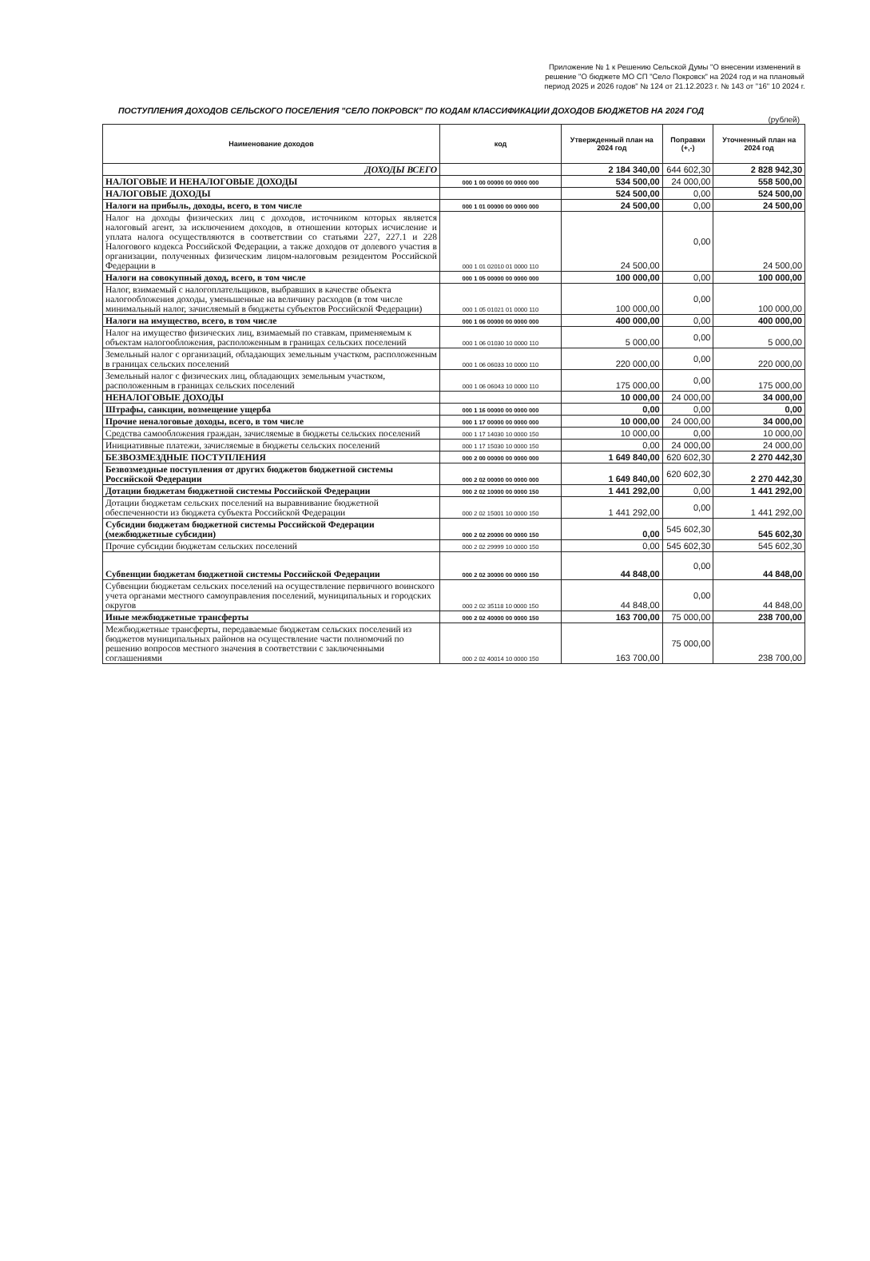Приложение № 1 к Решению Сельской Думы "О внесении изменений в решение "О бюджете МО СП "Село Покровск" на 2024 год и на плановый период 2025 и 2026 годов" № 124 от 21.12.2023 г. № 143 от "16" 10 2024 г.
ПОСТУПЛЕНИЯ ДОХОДОВ СЕЛЬСКОГО ПОСЕЛЕНИЯ "СЕЛО ПОКРОВСК" ПО КОДАМ КЛАССИФИКАЦИИ ДОХОДОВ БЮДЖЕТОВ НА 2024 ГОД
(рублей)
| Наименование доходов | код | Утвержденный план на 2024 год | Поправки (+,-) | Уточненный план на 2024 год |
| --- | --- | --- | --- | --- |
| ДОХОДЫ ВСЕГО | | 2 184 340,00 | 644 602,30 | 2 828 942,30 |
| НАЛОГОВЫЕ И НЕНАЛОГОВЫЕ ДОХОДЫ | 000 1 00 00000 00 0000 000 | 534 500,00 | 24 000,00 | 558 500,00 |
| НАЛОГОВЫЕ ДОХОДЫ | | 524 500,00 | 0,00 | 524 500,00 |
| Налоги на прибыль, доходы, всего, в том числе | 000 1 01 00000 00 0000 000 | 24 500,00 | 0,00 | 24 500,00 |
| Налог на доходы физических лиц с доходов, источником которых является налоговый агент, за исключением доходов, в отношении которых исчисление и уплата налога осуществляются в соответствии со статьями 227, 227.1 и 228 Налогового кодекса Российской Федерации, а также доходов от долевого участия в организации, полученных физическим лицом-налоговым резидентом Российской Федерации в | 000 1 01 02010 01 0000 110 | 24 500,00 | 0,00 | 24 500,00 |
| Налоги на совокупный доход, всего, в том числе | 000 1 05 00000 00 0000 000 | 100 000,00 | 0,00 | 100 000,00 |
| Налог, взимаемый с налогоплательщиков, выбравших в качестве объекта налогообложения доходы, уменьшенные на величину расходов (в том числе минимальный налог, зачисляемый в бюджеты субъектов Российской Федерации) | 000 1 05 01021 01 0000 110 | 100 000,00 | 0,00 | 100 000,00 |
| Налоги на имущество, всего, в том числе | 000 1 06 00000 00 0000 000 | 400 000,00 | 0,00 | 400 000,00 |
| Налог на имущество физических лиц, взимаемый по ставкам, применяемым к объектам налогообложения, расположенным в границах сельских поселений | 000 1 06 01030 10 0000 110 | 5 000,00 | 0,00 | 5 000,00 |
| Земельный налог с организаций, обладающих земельным участком, расположенным в границах сельских поселений | 000 1 06 06033 10 0000 110 | 220 000,00 | 0,00 | 220 000,00 |
| Земельный налог с физических лиц, обладающих земельным участком, расположенным в границах сельских поселений | 000 1 06 06043 10 0000 110 | 175 000,00 | 0,00 | 175 000,00 |
| НЕНАЛОГОВЫЕ ДОХОДЫ | | 10 000,00 | 24 000,00 | 34 000,00 |
| Штрафы, санкции, возмещение ущерба | 000 1 16 00000 00 0000 000 | 0,00 | 0,00 | 0,00 |
| Прочие неналоговые доходы, всего, в том числе | 000 1 17 00000 00 0000 000 | 10 000,00 | 24 000,00 | 34 000,00 |
| Средства самообложения граждан, зачисляемые в бюджеты сельских поселений | 000 1 17 14030 10 0000 150 | 10 000,00 | 0,00 | 10 000,00 |
| Инициативные платежи, зачисляемые в бюджеты сельских поселений | 000 1 17 15030 10 0000 150 | 0,00 | 24 000,00 | 24 000,00 |
| БЕЗВОЗМЕЗДНЫЕ ПОСТУПЛЕНИЯ | 000 2 00 00000 00 0000 000 | 1 649 840,00 | 620 602,30 | 2 270 442,30 |
| Безвозмездные поступления от других бюджетов бюджетной системы Российской Федерации | 000 2 02 00000 00 0000 000 | 1 649 840,00 | 620 602,30 | 2 270 442,30 |
| Дотации бюджетам бюджетной системы Российской Федерации | 000 2 02 10000 00 0000 150 | 1 441 292,00 | 0,00 | 1 441 292,00 |
| Дотации бюджетам сельских поселений на выравнивание бюджетной обеспеченности из бюджета субъекта Российской Федерации | 000 2 02 15001 10 0000 150 | 1 441 292,00 | 0,00 | 1 441 292,00 |
| Субсидии бюджетам бюджетной системы Российской Федерации (межбюджетные субсидии) | 000 2 02 20000 00 0000 150 | 0,00 | 545 602,30 | 545 602,30 |
| Прочие субсидии бюджетам сельских поселений | 000 2 02 29999 10 0000 150 | 0,00 | 545 602,30 | 545 602,30 |
| Субвенции бюджетам бюджетной системы Российской Федерации | 000 2 02 30000 00 0000 150 | 44 848,00 | 0,00 | 44 848,00 |
| Субвенции бюджетам сельских поселений на осуществление первичного воинского учета органами местного самоуправления поселений, муниципальных и городских округов | 000 2 02 35118 10 0000 150 | 44 848,00 | 0,00 | 44 848,00 |
| Иные межбюджетные трансферты | 000 2 02 40000 00 0000 150 | 163 700,00 | 75 000,00 | 238 700,00 |
| Межбюджетные трансферты, передаваемые бюджетам сельских поселений из бюджетов муниципальных районов на осуществление части полномочий по решению вопросов местного значения в соответствии с заключенными соглашениями | 000 2 02 40014 10 0000 150 | 163 700,00 | 75 000,00 | 238 700,00 |